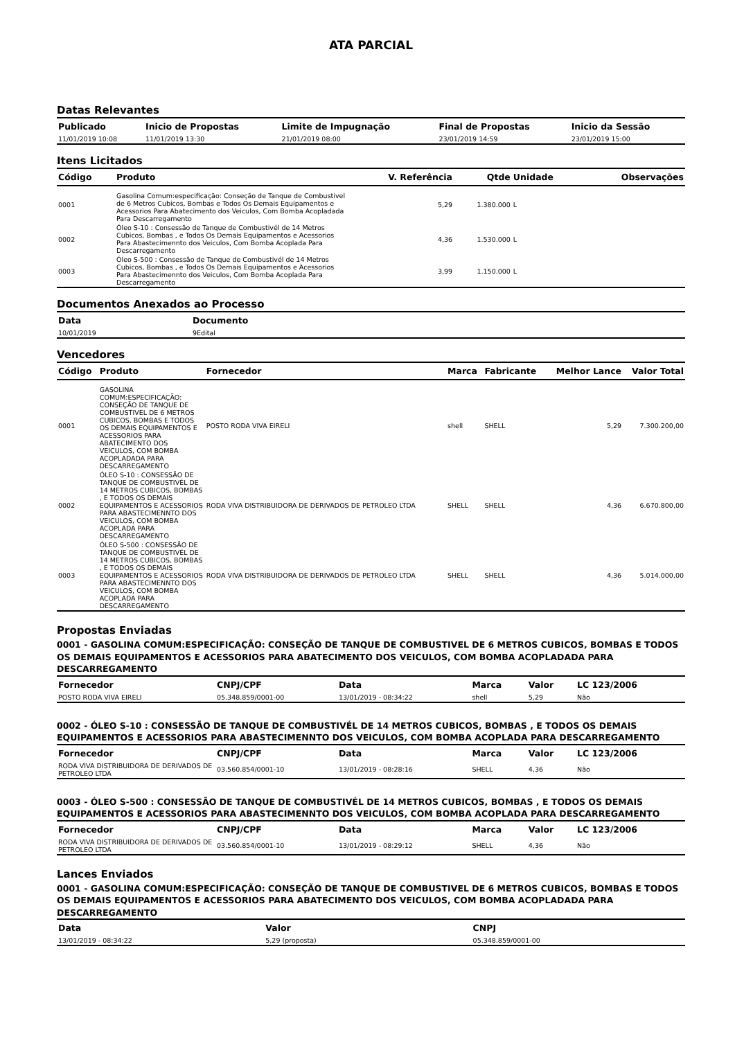ATA PARCIAL
Datas Relevantes
| Publicado | Inicio de Propostas | Limite de Impugnação | Final de Propostas | Inicio da Sessão |
| --- | --- | --- | --- | --- |
| 11/01/2019 10:08 | 11/01/2019 13:30 | 21/01/2019 08:00 | 23/01/2019 14:59 | 23/01/2019 15:00 |
Itens Licitados
| Código | Produto | V. Referência | Qtde | Unidade | Observações |
| --- | --- | --- | --- | --- | --- |
| 0001 | Gasolina Comum:especificação: Conseção de Tanque de Combustivel de 6 Metros Cubicos, Bombas e Todos Os Demais Equipamentos e Acessorios Para Abatecimento dos Veiculos, Com Bomba Acopladada Para Descarregamento | 5,29 | 1.380.000 | L | |
| 0002 | Óleo S-10 : Consessão de Tanque de Combustivél de 14 Metros Cubicos, Bombas , e Todos Os Demais Equipamentos e Acessorios Para Abastecimennto dos Veiculos, Com Bomba Acoplada Para Descarregamento | 4,36 | 1.530.000 | L | |
| 0003 | Óleo S-500 : Consessão de Tanque de Combustivél de 14 Metros Cubicos, Bombas , e Todos Os Demais Equipamentos e Acessorios Para Abastecimennto dos Veiculos, Com Bomba Acoplada Para Descarregamento | 3,99 | 1.150.000 | L | |
Documentos Anexados ao Processo
| Data | Documento |
| --- | --- |
| 10/01/2019 | 9Edital |
Vencedores
| Código | Produto | Fornecedor | Marca | Fabricante | Melhor Lance | Valor Total |
| --- | --- | --- | --- | --- | --- | --- |
| 0001 | GASOLINA COMUM:ESPECIFICAÇÃO: CONSEÇÃO DE TANQUE DE COMBUSTIVEL DE 6 METROS CUBICOS, BOMBAS E TODOS OS DEMAIS EQUIPAMENTOS E ACESSORIOS PARA ABATECIMENTO DOS VEICULOS, COM BOMBA ACOPLADADA PARA DESCARREGAMENTO | POSTO RODA VIVA EIRELI | shell | SHELL | 5,29 | 7.300.200,00 |
| 0002 | ÓLEO S-10 : CONSESSÃO DE TANQUE DE COMBUSTIVÉL DE 14 METROS CUBICOS, BOMBAS , E TODOS OS DEMAIS EQUIPAMENTOS E ACESSORIOS PARA ABASTECIMENNTO DOS VEICULOS, COM BOMBA ACOPLADA PARA DESCARREGAMENTO | RODA VIVA DISTRIBUIDORA DE DERIVADOS DE PETROLEO LTDA | SHELL | SHELL | 4,36 | 6.670.800,00 |
| 0003 | ÓLEO S-500 : CONSESSÃO DE TANQUE DE COMBUSTIVÉL DE 14 METROS CUBICOS, BOMBAS , E TODOS OS DEMAIS EQUIPAMENTOS E ACESSORIOS PARA ABASTECIMENNTO DOS VEICULOS, COM BOMBA ACOPLADA PARA DESCARREGAMENTO | RODA VIVA DISTRIBUIDORA DE DERIVADOS DE PETROLEO LTDA | SHELL | SHELL | 4,36 | 5.014.000,00 |
Propostas Enviadas
0001 - GASOLINA COMUM:ESPECIFICAÇÃO: CONSEÇÃO DE TANQUE DE COMBUSTIVEL DE 6 METROS CUBICOS, BOMBAS E TODOS OS DEMAIS EQUIPAMENTOS E ACESSORIOS PARA ABATECIMENTO DOS VEICULOS, COM BOMBA ACOPLADADA PARA DESCARREGAMENTO
| Fornecedor | CNPJ/CPF | Data | Marca | Valor | LC 123/2006 |
| --- | --- | --- | --- | --- | --- |
| POSTO RODA VIVA EIRELI | 05.348.859/0001-00 | 13/01/2019 - 08:34:22 | shell | 5,29 | Não |
0002 - ÓLEO S-10 : CONSESSÃO DE TANQUE DE COMBUSTIVÉL DE 14 METROS CUBICOS, BOMBAS , E TODOS OS DEMAIS EQUIPAMENTOS E ACESSORIOS PARA ABASTECIMENNTO DOS VEICULOS, COM BOMBA ACOPLADA PARA DESCARREGAMENTO
| Fornecedor | CNPJ/CPF | Data | Marca | Valor | LC 123/2006 |
| --- | --- | --- | --- | --- | --- |
| RODA VIVA DISTRIBUIDORA DE DERIVADOS DE PETROLEO LTDA | 03.560.854/0001-10 | 13/01/2019 - 08:28:16 | SHELL | 4,36 | Não |
0003 - ÓLEO S-500 : CONSESSÃO DE TANQUE DE COMBUSTIVÉL DE 14 METROS CUBICOS, BOMBAS , E TODOS OS DEMAIS EQUIPAMENTOS E ACESSORIOS PARA ABASTECIMENNTO DOS VEICULOS, COM BOMBA ACOPLADA PARA DESCARREGAMENTO
| Fornecedor | CNPJ/CPF | Data | Marca | Valor | LC 123/2006 |
| --- | --- | --- | --- | --- | --- |
| RODA VIVA DISTRIBUIDORA DE DERIVADOS DE PETROLEO LTDA | 03.560.854/0001-10 | 13/01/2019 - 08:29:12 | SHELL | 4,36 | Não |
Lances Enviados
0001 - GASOLINA COMUM:ESPECIFICAÇÃO: CONSEÇÃO DE TANQUE DE COMBUSTIVEL DE 6 METROS CUBICOS, BOMBAS E TODOS OS DEMAIS EQUIPAMENTOS E ACESSORIOS PARA ABATECIMENTO DOS VEICULOS, COM BOMBA ACOPLADADA PARA DESCARREGAMENTO
| Data | Valor | CNPJ |
| --- | --- | --- |
| 13/01/2019 - 08:34:22 | 5,29 (proposta) | 05.348.859/0001-00 |